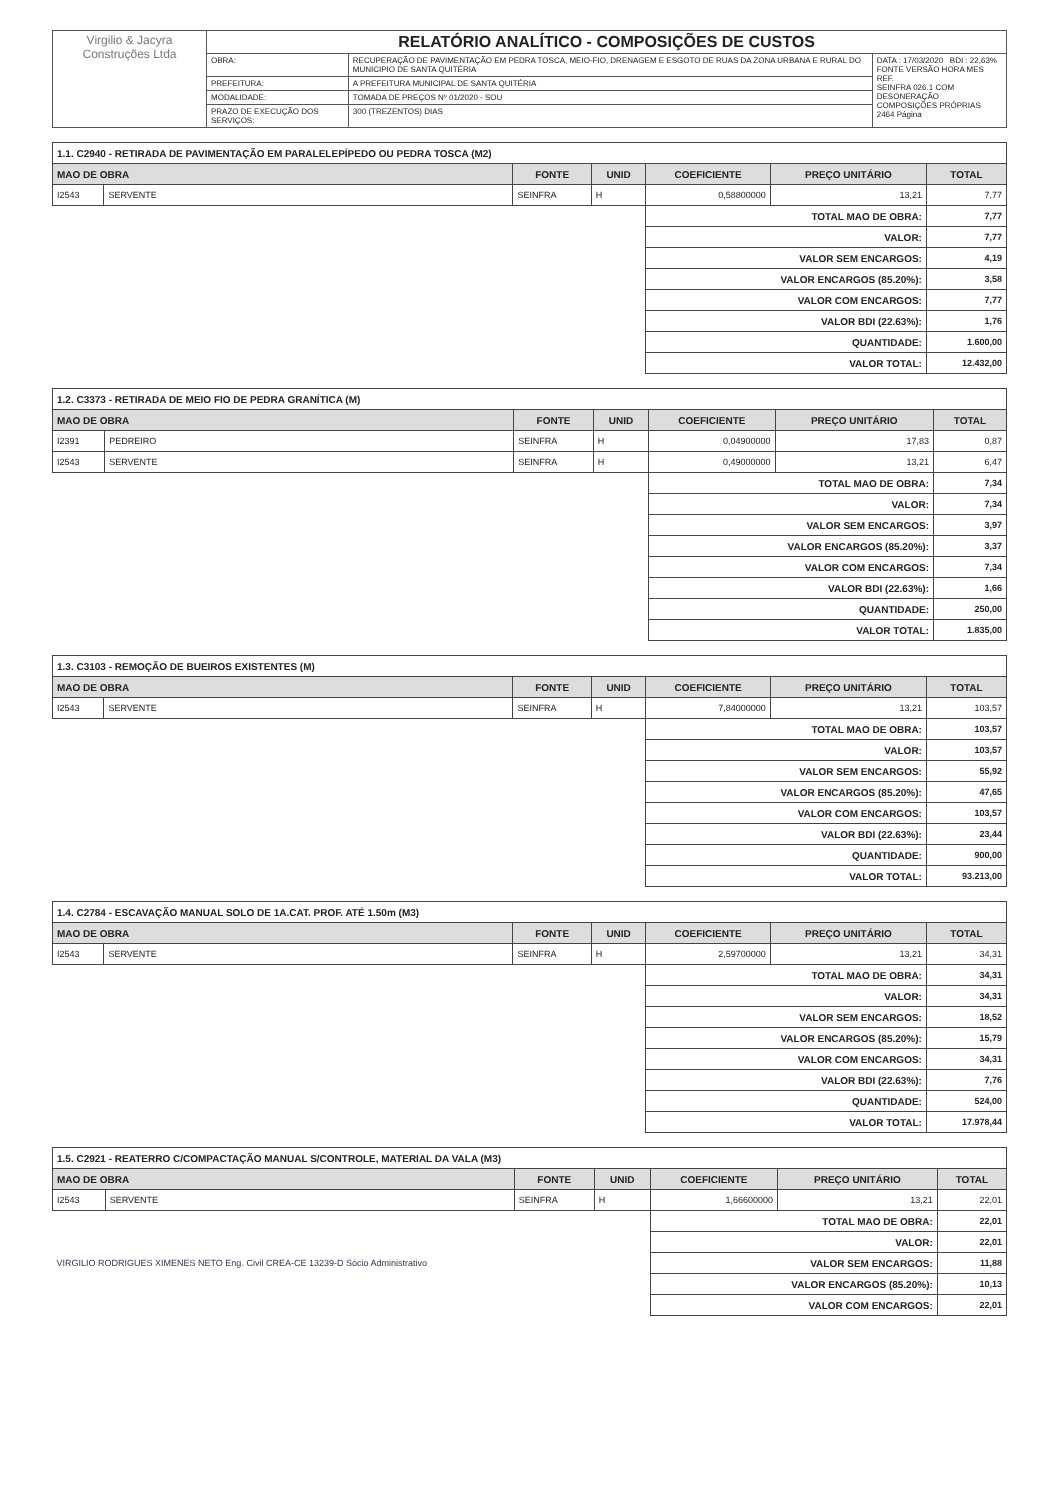| Virgilio & Jacyra Construções Ltda | RELATÓRIO ANALÍTICO - COMPOSIÇÕES DE CUSTOS | | |
| | OBRA: | RECUPERAÇÃO DE PAVIMENTAÇÃO EM PEDRA TOSCA, MEIO-FIO, DRENAGEM E ESGOTO DE RUAS DA ZONA URBANA E RURAL DO MUNICIPIO DE SANTA QUITÉRIA | DATA : 17/03/2020 BDI : 22,63% FONTE VERSÃO HORA MES REF. SEINFRA 026.1 COM DESONERAÇÃO COMPOSIÇÕES PRÓPRIAS 2464 Página |
| | PREFEITURA: | A PREFEITURA MUNICIPAL DE SANTA QUITÉRIA | |
| | MODALIDADE: | TOMADA DE PREÇOS Nº 01/2020 - SOU | |
| | PRAZO DE EXECUÇÃO DOS SERVIÇOS: | 300 (TREZENTOS) DIAS | |
| 1.1. C2940 - RETIRADA DE PAVIMENTAÇÃO EM PARALELEPÍPEDO OU PEDRA TOSCA (M2) | | | | | | |
| --- | --- | --- | --- | --- | --- | --- |
| MAO DE OBRA | | FONTE | UNID | COEFICIENTE | PREÇO UNITÁRIO | TOTAL |
| I2543 | SERVENTE | SEINFRA | H | 0,58800000 | 13,21 | 7,77 |
| | | | | TOTAL MAO DE OBRA: | | 7,77 |
| | | | | VALOR: | | 7,77 |
| | | | | VALOR SEM ENCARGOS: | | 4,19 |
| | | | | VALOR ENCARGOS (85.20%): | | 3,58 |
| | | | | VALOR COM ENCARGOS: | | 7,77 |
| | | | | VALOR BDI (22.63%): | | 1,76 |
| | | | | QUANTIDADE: | | 1.600,00 |
| | | | | VALOR TOTAL: | | 12.432,00 |
| 1.2. C3373 - RETIRADA DE MEIO FIO DE PEDRA GRANÍTICA (M) | | | | | | |
| --- | --- | --- | --- | --- | --- | --- |
| MAO DE OBRA | | FONTE | UNID | COEFICIENTE | PREÇO UNITÁRIO | TOTAL |
| I2391 | PEDREIRO | SEINFRA | H | 0,04900000 | 17,83 | 0,87 |
| I2543 | SERVENTE | SEINFRA | H | 0,49000000 | 13,21 | 6,47 |
| | | | | TOTAL MAO DE OBRA: | | 7,34 |
| | | | | VALOR: | | 7,34 |
| | | | | VALOR SEM ENCARGOS: | | 3,97 |
| | | | | VALOR ENCARGOS (85.20%): | | 3,37 |
| | | | | VALOR COM ENCARGOS: | | 7,34 |
| | | | | VALOR BDI (22.63%): | | 1,66 |
| | | | | QUANTIDADE: | | 250,00 |
| | | | | VALOR TOTAL: | | 1.835,00 |
| 1.3. C3103 - REMOÇÃO DE BUEIROS EXISTENTES (M) | | | | | | |
| --- | --- | --- | --- | --- | --- | --- |
| MAO DE OBRA | | FONTE | UNID | COEFICIENTE | PREÇO UNITÁRIO | TOTAL |
| I2543 | SERVENTE | SEINFRA | H | 7,84000000 | 13,21 | 103,57 |
| | | | | TOTAL MAO DE OBRA: | | 103,57 |
| | | | | VALOR: | | 103,57 |
| | | | | VALOR SEM ENCARGOS: | | 55,92 |
| | | | | VALOR ENCARGOS (85.20%): | | 47,65 |
| | | | | VALOR COM ENCARGOS: | | 103,57 |
| | | | | VALOR BDI (22.63%): | | 23,44 |
| | | | | QUANTIDADE: | | 900,00 |
| | | | | VALOR TOTAL: | | 93.213,00 |
| 1.4. C2784 - ESCAVAÇÃO MANUAL SOLO DE 1A.CAT. PROF. ATÉ 1.50m (M3) | | | | | | |
| --- | --- | --- | --- | --- | --- | --- |
| MAO DE OBRA | | FONTE | UNID | COEFICIENTE | PREÇO UNITÁRIO | TOTAL |
| I2543 | SERVENTE | SEINFRA | H | 2,59700000 | 13,21 | 34,31 |
| | | | | TOTAL MAO DE OBRA: | | 34,31 |
| | | | | VALOR: | | 34,31 |
| | | | | VALOR SEM ENCARGOS: | | 18,52 |
| | | | | VALOR ENCARGOS (85.20%): | | 15,79 |
| | | | | VALOR COM ENCARGOS: | | 34,31 |
| | | | | VALOR BDI (22.63%): | | 7,76 |
| | | | | QUANTIDADE: | | 524,00 |
| | | | | VALOR TOTAL: | | 17.978,44 |
| 1.5. C2921 - REATERRO C/COMPACTAÇÃO MANUAL S/CONTROLE, MATERIAL DA VALA (M3) | | | | | | |
| --- | --- | --- | --- | --- | --- | --- |
| MAO DE OBRA | | FONTE | UNID | COEFICIENTE | PREÇO UNITÁRIO | TOTAL |
| I2543 | SERVENTE | SEINFRA | H | 1,66600000 | 13,21 | 22,01 |
| | | | | TOTAL MAO DE OBRA: | | 22,01 |
| | | | | VALOR: | | 22,01 |
| VIRGILIO RODRIGUES XIMENES NETO Eng. Civil CREA-CE 13239-D Sócio Administrativo | | | | VALOR SEM ENCARGOS: | | 11,88 |
| | | | | VALOR ENCARGOS (85.20%): | | 10,13 |
| | | | | VALOR COM ENCARGOS: | | 22,01 |